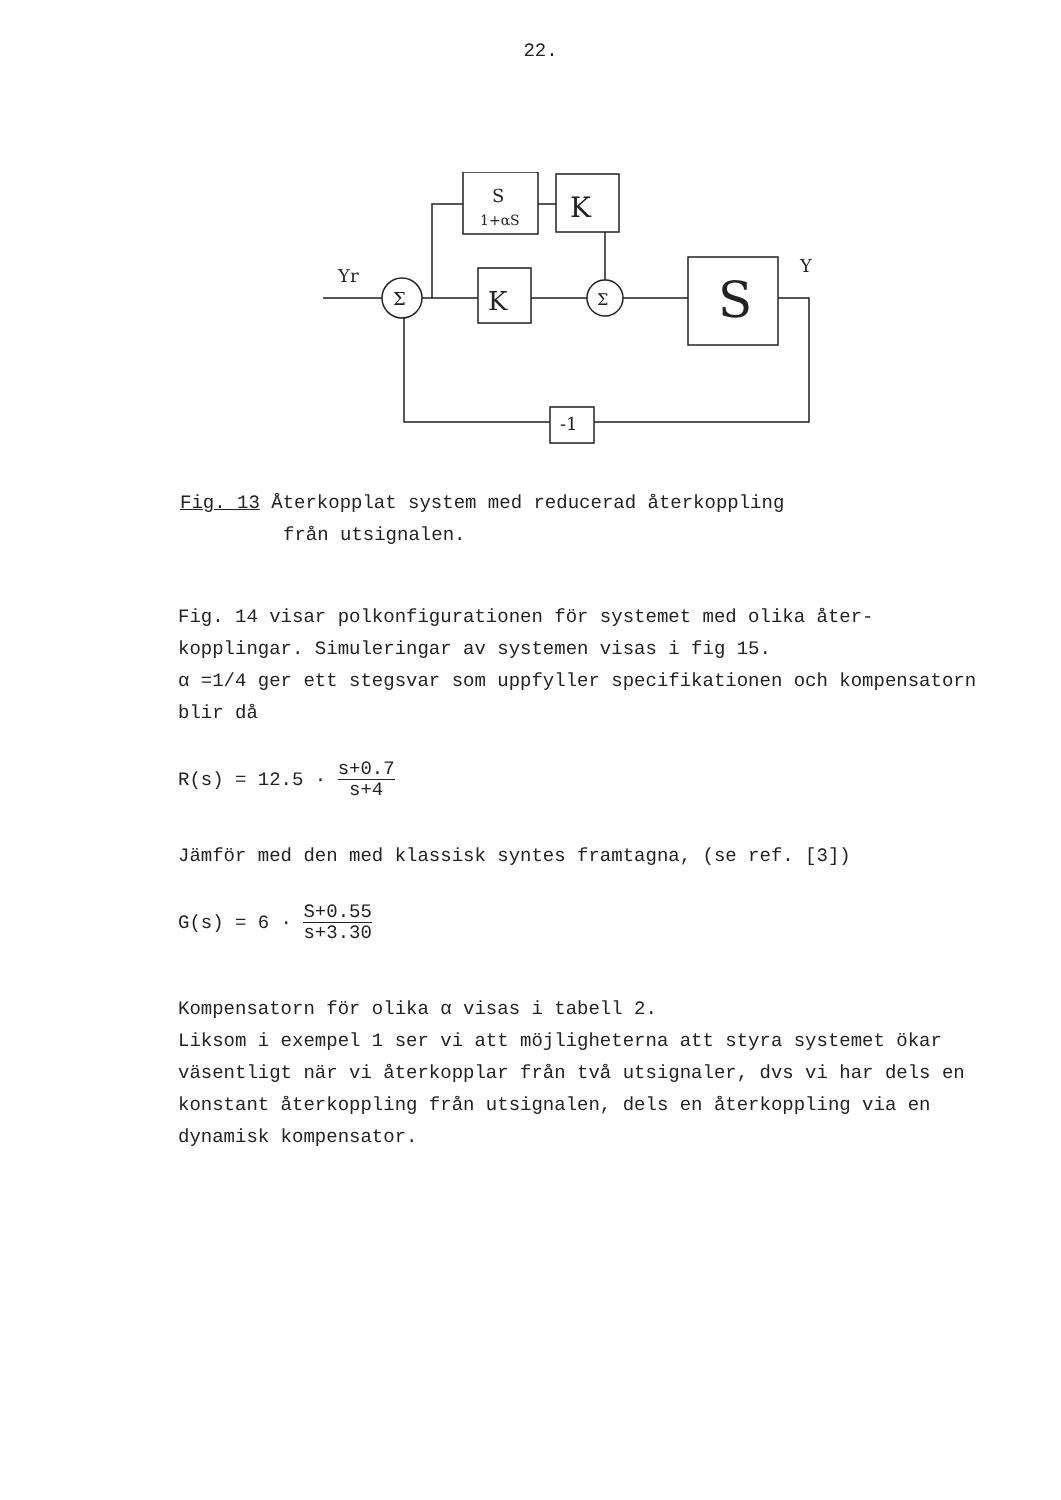22.
S
1+αS
K
K
Σ
Σ
S
Y
Yr
-1
Fig. 13 Återkopplat system med reducerad återkoppling
från utsignalen.
Fig. 14 visar polkonfigurationen för systemet med olika åter-kopplingar. Simuleringar av systemen visas i fig 15.
α =1/4 ger ett stegsvar som uppfyller specifikationen och kompensatorn blir då
R(s) = 12.5 · s+0.7 s+4
Jämför med den med klassisk syntes framtagna, (se ref. [3])
G(s) = 6 · S+0.55 s+3.30
Kompensatorn för olika α visas i tabell 2.
Liksom i exempel 1 ser vi att möjligheterna att styra systemet ökar väsentligt när vi återkopplar från två utsignaler, dvs vi har dels en konstant återkoppling från utsignalen, dels en återkoppling via en dynamisk kompensator.